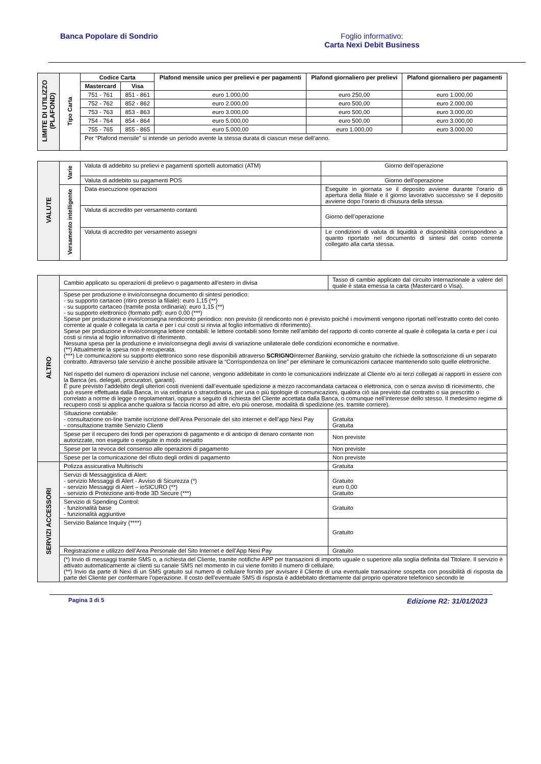Banca Popolare di Sondrio Foglio informativo:
Carta Nexi Debit Business
| LIMITE DI UTILIZZO (PLAFOND) | Tipo Carta | Codice Carta | | Plafond mensile unico per prelievi e per pagamenti | Plafond giornaliero per prelievi | Plafond giornaliero per pagamenti |
| | | Mastercard | Visa | | | |
| | | 751 - 761 | 851 - 861 | euro 1.000,00 | euro 250,00 | euro 1.000,00 |
| | | 752 - 762 | 852 - 862 | euro 2.000,00 | euro 500,00 | euro 2.000,00 |
| | | 753 - 763 | 853 - 863 | euro 3.000,00 | euro 500,00 | euro 3.000,00 |
| | | 754 - 764 | 854 - 864 | euro 5.000,00 | euro 500,00 | euro 3.000,00 |
| | | 755 - 765 | 855 - 865 | euro 5.000,00 | euro 1.000,00 | euro 3.000,00 |
| | | Per “Plafond mensile” si intende un periodo avente la stessa durata di ciascun mese dell’anno. | | | | |
| VALUTE | Varie | Valuta di addebito su prelievi e pagamenti sportelli automatici (ATM) | Giorno dell’operazione |
| | | Valuta di addebito su pagamenti POS | Giorno dell’operazione |
| | Versamento intelligente | Data esecuzione operazioni | Eseguite in giornata se il deposito avviene durante l’orario di apertura della filiale e il giorno lavorativo successivo se il deposito avviene dopo l’orario di chiusura della stessa. |
| | | Valuta di accredito per versamento contanti | Giorno dell’operazione |
| | | Valuta di accredito per versamento assegni | Le condizioni di valuta di liquidità e disponibilità corrispondono a quanto riportato nel documento di sintesi del conto corrente collegato alla carta stessa. |
| ALTRO | Cambio applicato su operazioni di prelievo o pagamento all'estero in divisa | Tasso di cambio applicato dal circuito internazionale a valere del quale è stata emessa la carta (Mastercard o Visa). |
| | Spese per produzione e invio/consegna documento di sintesi periodico: - su supporto cartaceo (ritiro presso la filiale): euro 1,15 (**) - su supporto cartaceo (tramite posta ordinaria): euro 1,15 (**) - su supporto elettronico (formato pdf): euro 0,00 (***) Spese per produzione e invio/consegna rendiconto periodico: non previsto (il rendiconto non è previsto poiché i movimenti vengono riportati nell’estratto conto del conto corrente al quale è collegata la carta e per i cui costi si rinvia al foglio informativo di riferimento). Spese per produzione e invio/consegna lettere contabili: le lettere contabili sono fornite nell’ambito del rapporto di conto corrente al quale è collegata la carta e per i cui costi si rinvia al foglio informativo di riferimento. Nessuna spesa per la produzione e invio/consegna degli avvisi di variazione unilaterale delle condizioni economiche e normative. (**) Attualmente la spesa non è recuperata. (***) Le comunicazioni su supporto elettronico sono rese disponibili attraverso SCRIGNO Internet Banking , servizio gratuito che richiede la sottoscrizione di un separato contratto. Attraverso tale servizio è anche possibile attivare la “Corrispondenza on line” per eliminare le comunicazioni cartacee mantenendo solo quelle elettroniche. Nel rispetto del numero di operazioni incluse nel canone, vengono addebitate in conto le comunicazioni indirizzate al Cliente e/o ai terzi collegati ai rapporti in essere con la Banca (es. delegati, procuratori, garanti). È pure previsto l’addebito degli ulteriori costi rivenienti dall’eventuale spedizione a mezzo raccomandata cartacea o elettronica, con o senza avviso di ricevimento, che può essere effettuata dalla Banca, in via ordinaria o straordinaria, per una o più tipologie di comunicazioni, qualora ciò sia previsto dal contratto o sia prescritto o correlato a norme di legge o regolamentari, oppure a seguito di richiesta del Cliente accettata dalla Banca, o comunque nell’interesse dello stesso. Il medesimo regime di recupero costi si applica anche qualora si faccia ricorso ad altre, e/o più onerose, modalità di spedizione (es. tramite corriere). | |
| | Situazione contabile: - consultazione on-line tramite iscrizione dell’Area Personale del sito internet e dell’app Nexi Pay - consultazione tramite Servizio Clienti | Gratuita Gratuita |
| | Spese per il recupero dei fondi per operazioni di pagamento e di anticipo di denaro contante non autorizzate, non eseguite o eseguite in modo inesatto | Non previste |
| | Spese per la revoca del consenso alle operazioni di pagamento | Non previste |
| | Spese per la comunicazione del rifiuto degli ordini di pagamento | Non previste |
| SERVIZI ACCESSORI | Polizza assicurativa Multirischi | Gratuita |
| | Servizi di Messaggistica di Alert: - servizio Messaggi di Alert - Avviso di Sicurezza (*) - servizio Messaggi di Alert – ioSICURO (**) - servizio di Protezione anti-frode 3D Secure (***) | Gratuito euro 0,00 Gratuito |
| | Servizio di Spending Control: - funzionalità base - funzionalità aggiuntive | Gratuito |
| | Servizio Balance Inquiry (****) | Gratuito |
| | Registrazione e utilizzo dell’Area Personale del Sito Internet e dell’App Nexi Pay | Gratuito |
| | (*) Invio di messaggi tramite SMS o, a richiesta del Cliente, tramite notifiche APP per transazioni di importo uguale o superiore alla soglia definita dal Titolare. Il servizio è attivato automaticamente ai clienti su canale SMS nel momento in cui viene fornito il numero di cellulare. (**) Invio da parte di Nexi di un SMS gratuito sul numero di cellulare fornito per avvisare il Cliente di una eventuale transazione sospetta con possibilità di risposta da parte del Cliente per confermare l’operazione. Il costo dell’eventuale SMS di risposta è addebitato direttamente dal proprio operatore telefonico secondo le | |
Pagina 3 di 5 Edizione R2: 31/01/2023